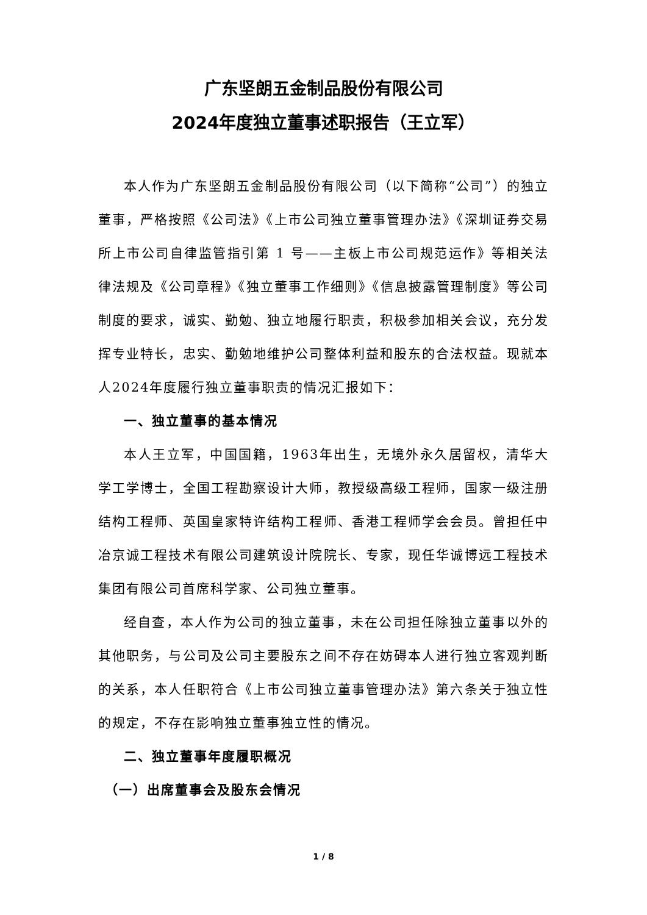广东坚朗五金制品股份有限公司
2024年度独立董事述职报告（王立军）
本人作为广东坚朗五金制品股份有限公司（以下简称“公司”）的独立董事，严格按照《公司法》《上市公司独立董事管理办法》《深圳证券交易所上市公司自律监管指引第 1 号——主板上市公司规范运作》等相关法律法规及《公司章程》《独立董事工作细则》《信息披露管理制度》等公司制度的要求，诚实、勤勉、独立地履行职责，积极参加相关会议，充分发挥专业特长，忠实、勤勉地维护公司整体利益和股东的合法权益。现就本人2024年度履行独立董事职责的情况汇报如下：
一、独立董事的基本情况
本人王立军，中国国籍，1963年出生，无境外永久居留权，清华大学工学博士，全国工程勘察设计大师，教授级高级工程师，国家一级注册结构工程师、英国皇家特许结构工程师、香港工程师学会会员。曾担任中冶京诚工程技术有限公司建筑设计院院长、专家，现任华诚博远工程技术集团有限公司首席科学家、公司独立董事。
经自查，本人作为公司的独立董事，未在公司担任除独立董事以外的其他职务，与公司及公司主要股东之间不存在妨碍本人进行独立客观判断的关系，本人任职符合《上市公司独立董事管理办法》第六条关于独立性的规定，不存在影响独立董事独立性的情况。
二、独立董事年度履职概况
（一）出席董事会及股东会情况
1 / 8